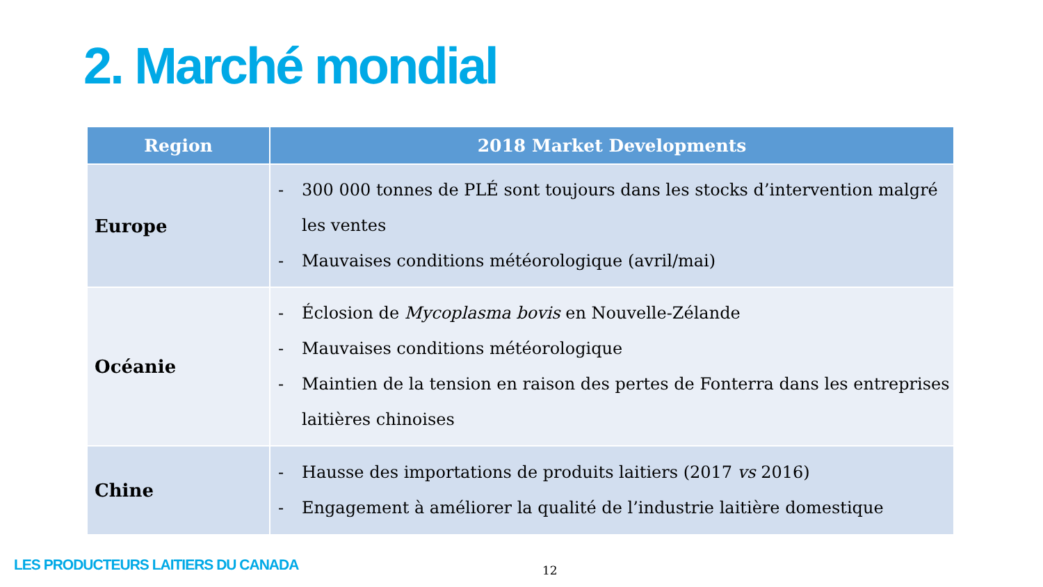2. Marché mondial
| Region | 2018 Market Developments |
| --- | --- |
| Europe | - 300 000 tonnes de PLÉ sont toujours dans les stocks d’intervention malgré les ventes - Mauvaises conditions météorologique (avril/mai) |
| Océanie | - Éclosion de Mycoplasma bovis en Nouvelle-Zélande - Mauvaises conditions météorologique - Maintien de la tension en raison des pertes de Fonterra dans les entreprises laitières chinoises |
| Chine | - Hausse des importations de produits laitiers (2017 vs 2016) - Engagement à améliorer la qualité de l’industrie laitière domestique |
LES PRODUCTEURS LAITIERS DU CANADA
12